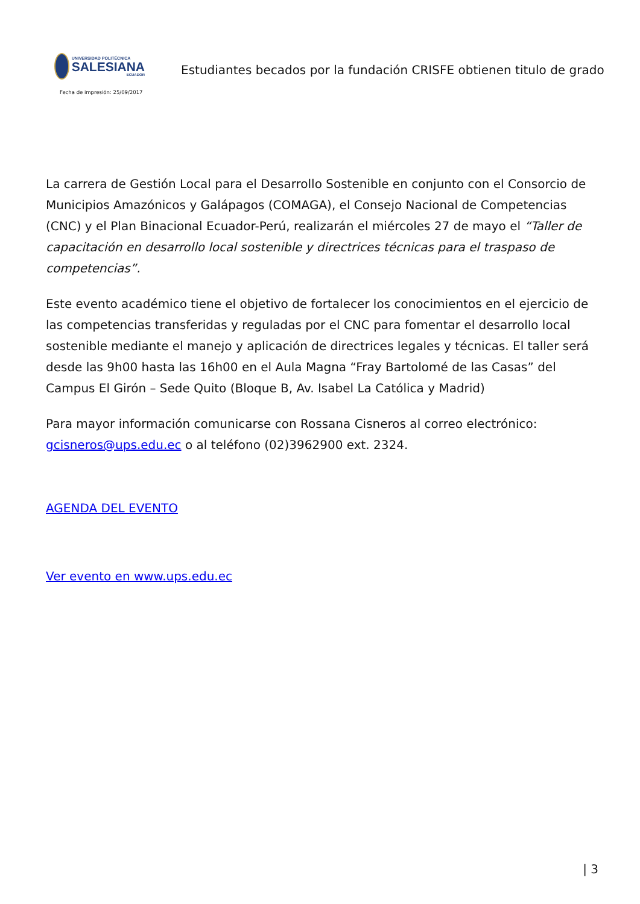UNIVERSIDAD POLITÉCNICA
SALESIANA
ECUADOR
Estudiantes becados por la fundación CRISFE obtienen titulo de grado
Fecha de impresión: 25/09/2017
La carrera de Gestión Local para el Desarrollo Sostenible en conjunto con el Consorcio de Municipios Amazónicos y Galápagos (COMAGA), el Consejo Nacional de Competencias (CNC) y el Plan Binacional Ecuador-Perú, realizarán el miércoles 27 de mayo el “Taller de capacitación en desarrollo local sostenible y directrices técnicas para el traspaso de competencias”.
Este evento académico tiene el objetivo de fortalecer los conocimientos en el ejercicio de las competencias transferidas y reguladas por el CNC para fomentar el desarrollo local sostenible mediante el manejo y aplicación de directrices legales y técnicas. El taller será desde las 9h00 hasta las 16h00 en el Aula Magna “Fray Bartolomé de las Casas” del Campus El Girón – Sede Quito (Bloque B, Av. Isabel La Católica y Madrid)
Para mayor información comunicarse con Rossana Cisneros al correo electrónico: gcisneros@ups.edu.ec o al teléfono (02)3962900 ext. 2324.
AGENDA DEL EVENTO
Ver evento en www.ups.edu.ec
| 3